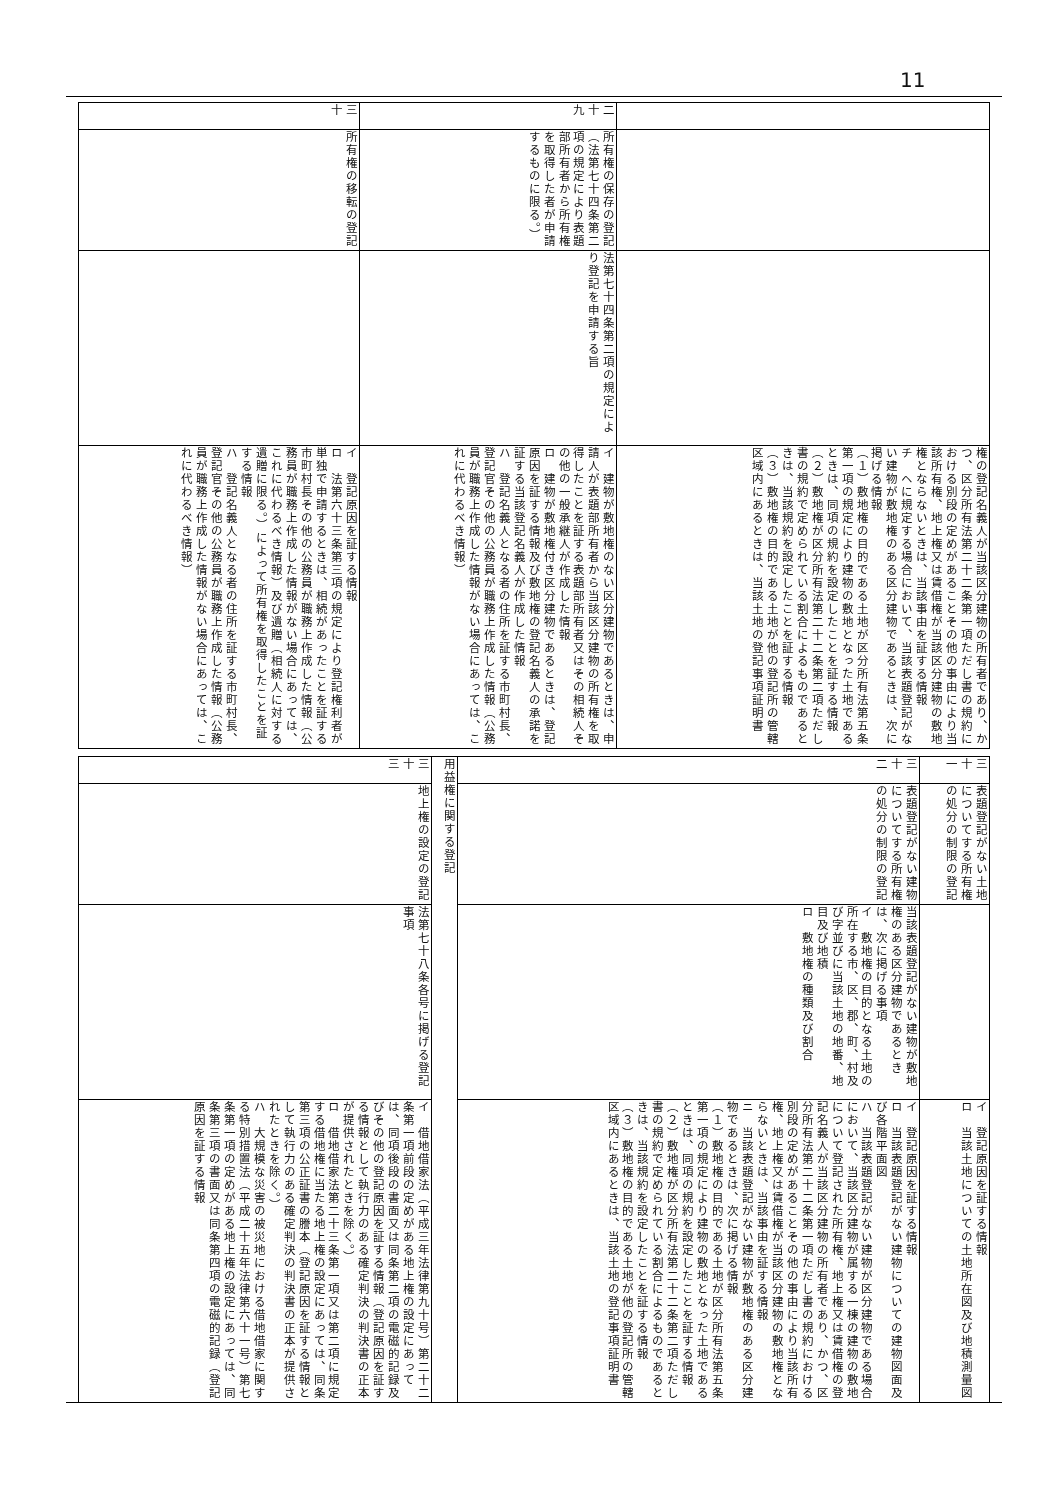11
| | | | 権の登記名義人が当該区分建物の所有者であり、かつ、区分所有法第二十二条第一項ただし書の規約における別段の定めがあることその他の事由により当該所有権、地上権又は賃借権が当該区分建物の敷地権とならないときは、当該事由を証する情報 チ ヘに規定する場合において、当該表題登記がない建物が敷地権のある区分建物であるときは、次に掲げる情報 （１）敷地権の目的である土地が区分所有法第五条第一項の規定により建物の敷地となった土地であるときは、同項の規約を設定したことを証する情報 （２）敷地権が区分所有法第二十二条第二項ただし書の規約で定められている割合によるものであるときは、当該規約を設定したことを証する情報 （３）敷地権の目的である土地が他の登記所の管轄区域内にあるときは、当該土地の登記事項証明書 |
| 二十九 | 所有権の保存の登記（法第七十四条第二項の規定により表題部所有者から所有権を取得した者が申請するものに限る。） | 法第七十四条第二項の規定により登記を申請する旨 | イ 建物が敷地権のない区分建物であるときは、申請人が表題部所有者から当該区分建物の所有権を取得したことを証する表題部所有者又はその相続人その他の一般承継人が作成した情報 ロ 建物が敷地権付き区分建物であるときは、登記原因を証する情報及び敷地権の登記名義人の承諾を証する当該登記名義人が作成した情報 ハ 登記名義人となる者の住所を証する市町村長、登記官その他の公務員が職務上作成した情報（公務員が職務上作成した情報がない場合にあっては、これに代わるべき情報） |
| 三十 | 所有権の移転の登記 | | イ 登記原因を証する情報 ロ 法第六十三条第三項の規定により登記権利者が単独で申請するときは、相続があったことを証する市町村長その他の公務員が職務上作成した情報（公務員が職務上作成した情報がない場合にあっては、これに代わるべき情報）及び遺贈（相続人に対する遺贈に限る。）によって所有権を取得したことを証する情報 ハ 登記名義人となる者の住所を証する市町村長、登記官その他の公務員が職務上作成した情報（公務員が職務上作成した情報がない場合にあっては、これに代わるべき情報） |
| 三十一 | 表題登記がない土地についてする所有権の処分の制限の登記 | | イ 登記原因を証する情報 ロ 当該土地についての土地所在図及び地積測量図 |
| 三十二 | 表題登記がない建物についてする所有権の処分の制限の登記 | 当該表題登記がない建物が敷地権のある区分建物であるときは、次に掲げる事項 イ 敷地権の目的となる土地の所在する市、区、郡、町、村及び字並びに当該土地の地番、地目及び地積 ロ 敷地権の種類及び割合 | イ 登記原因を証する情報 ロ 当該表題登記がない建物についての建物図面及び各階平面図 ハ 当該表題登記がない建物が区分建物である場合において、当該区分建物が属する一棟の建物の敷地について登記された所有権、地上権又は賃借権の登記名義人が当該区分建物の所有者であり、かつ、区分所有法第二十二条第一項ただし書の規約における別段の定めがあることその他の事由により当該所有権、地上権又は賃借権が当該区分建物の敷地権とならないときは、当該事由を証する情報 ニ 当該表題登記がない建物が敷地権のある区分建物であるときは、次に掲げる情報 （１）敷地権の目的である土地が区分所有法第五条第一項の規定により建物の敷地となった土地であるときは、同項の規約を設定したことを証する情報 （２）敷地権が区分所有法第二十二条第二項ただし書の規約で定められている割合によるものであるときは、当該規約を設定したことを証する情報 （３）敷地権の目的である土地が他の登記所の管轄区域内にあるときは、当該土地の登記事項証明書 |
| 用益権に関する登記 | | | |
| 三十三 | 地上権の設定の登記 | 法第七十八条各号に掲げる登記事項 | イ 借地借家法（平成三年法律第九十号）第二十二条第一項前段の定めがある地上権の設定にあっては、同項後段の書面又は同条第二項の電磁的記録及びその他の登記原因を証する情報（登記原因を証する情報として執行力のある確定判決の判決書の正本が提供されたときを除く。） ロ 借地借家法第二十三条第一項又は第二項に規定する借地権に当たる地上権の設定にあっては、同条第三項の公正証書の謄本（登記原因を証する情報として執行力のある確定判決の判決書の正本が提供されたときを除く。） ハ 大規模な災害の被災地における借地借家に関する特別措置法（平成二十五年法律第六十一号）第七条第一項の定めがある地上権の設定にあっては、同条第三項の書面又は同条第四項の電磁的記録（登記原因を証する情報 |